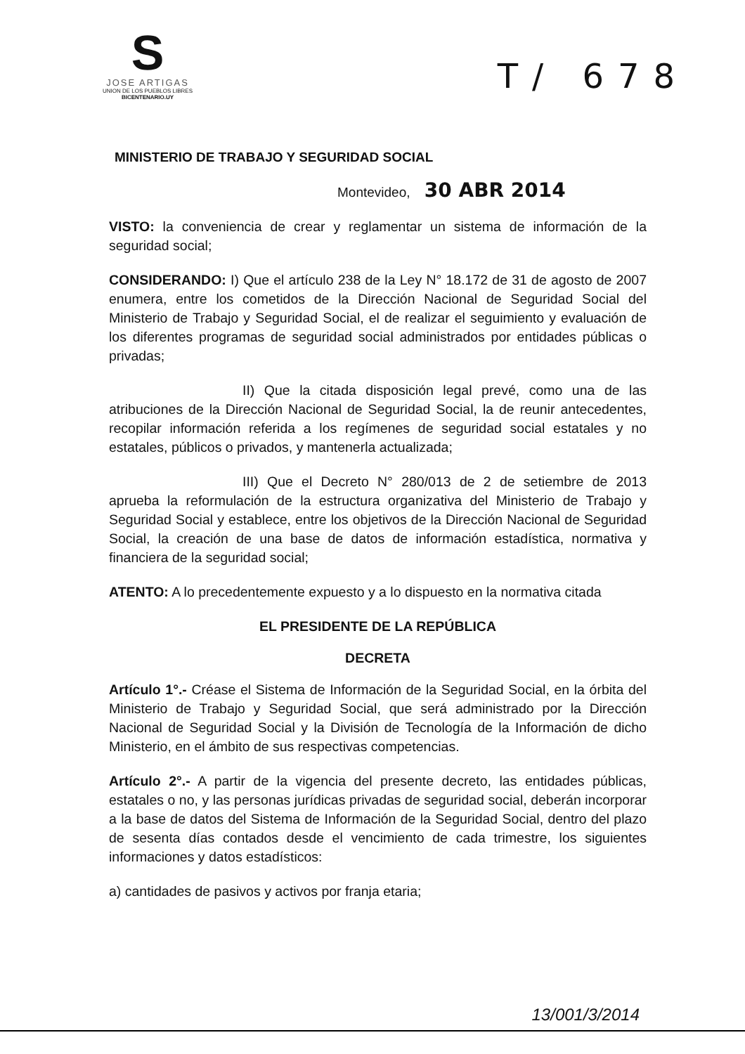S
JOSE ARTIGAS
UNION DE LOS PUEBLOS LIBRES
BICENTENARIO.UY
T/ 678
MINISTERIO DE TRABAJO Y SEGURIDAD SOCIAL
Montevideo, 30 ABR 2014
VISTO: la conveniencia de crear y reglamentar un sistema de información de la seguridad social;
CONSIDERANDO: I) Que el artículo 238 de la Ley N° 18.172 de 31 de agosto de 2007 enumera, entre los cometidos de la Dirección Nacional de Seguridad Social del Ministerio de Trabajo y Seguridad Social, el de realizar el seguimiento y evaluación de los diferentes programas de seguridad social administrados por entidades públicas o privadas;
II) Que la citada disposición legal prevé, como una de las atribuciones de la Dirección Nacional de Seguridad Social, la de reunir antecedentes, recopilar información referida a los regímenes de seguridad social estatales y no estatales, públicos o privados, y mantenerla actualizada;
III) Que el Decreto N° 280/013 de 2 de setiembre de 2013 aprueba la reformulación de la estructura organizativa del Ministerio de Trabajo y Seguridad Social y establece, entre los objetivos de la Dirección Nacional de Seguridad Social, la creación de una base de datos de información estadística, normativa y financiera de la seguridad social;
ATENTO: A lo precedentemente expuesto y a lo dispuesto en la normativa citada
EL PRESIDENTE DE LA REPÚBLICA
DECRETA
Artículo 1°.- Créase el Sistema de Información de la Seguridad Social, en la órbita del Ministerio de Trabajo y Seguridad Social, que será administrado por la Dirección Nacional de Seguridad Social y la División de Tecnología de la Información de dicho Ministerio, en el ámbito de sus respectivas competencias.
Artículo 2°.- A partir de la vigencia del presente decreto, las entidades públicas, estatales o no, y las personas jurídicas privadas de seguridad social, deberán incorporar a la base de datos del Sistema de Información de la Seguridad Social, dentro del plazo de sesenta días contados desde el vencimiento de cada trimestre, los siguientes informaciones y datos estadísticos:
a) cantidades de pasivos y activos por franja etaria;
13/001/3/2014